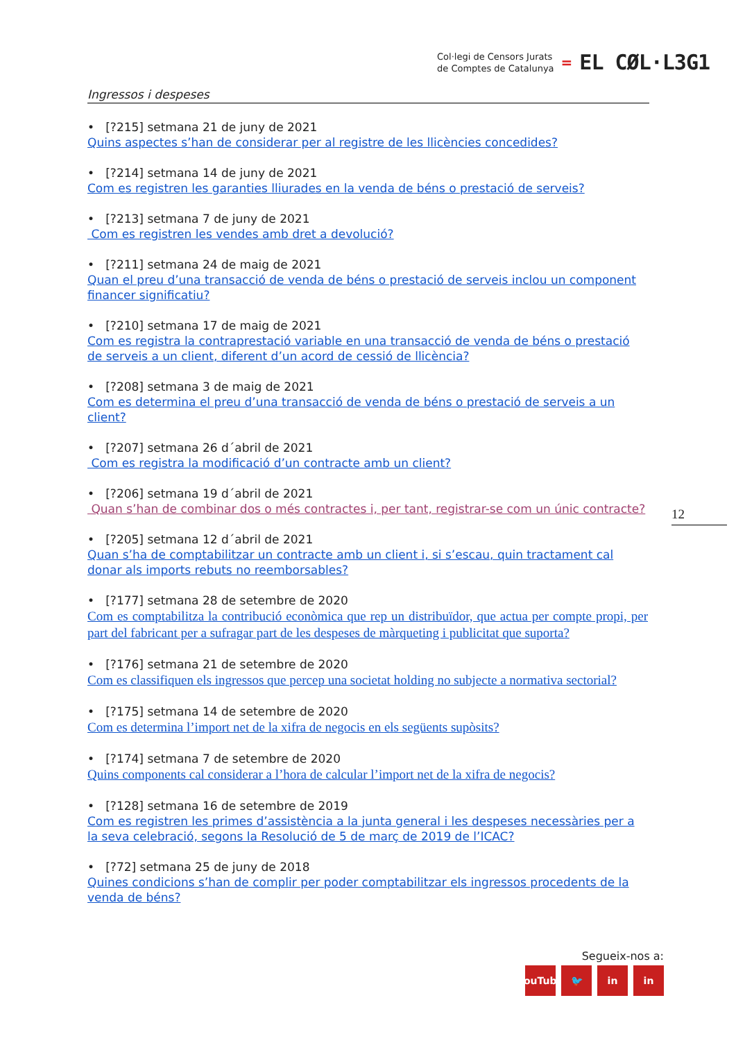Col·legi de Censors Jurats
de Comptes de Catalunya
=
EL CØL·L3G1
Ingressos i despeses
• [?215] setmana 21 de juny de 2021
Quins aspectes s’han de considerar per al registre de les llicències concedides?
• [?214] setmana 14 de juny de 2021
Com es registren les garanties lliurades en la venda de béns o prestació de serveis?
• [?213] setmana 7 de juny de 2021
Com es registren les vendes amb dret a devolució?
• [?211] setmana 24 de maig de 2021
Quan el preu d’una transacció de venda de béns o prestació de serveis inclou un component financer significatiu?
• [?210] setmana 17 de maig de 2021
Com es registra la contraprestació variable en una transacció de venda de béns o prestació de serveis a un client, diferent d’un acord de cessió de llicència?
• [?208] setmana 3 de maig de 2021
Com es determina el preu d’una transacció de venda de béns o prestació de serveis a un client?
• [?207] setmana 26 d´abril de 2021
Com es registra la modificació d’un contracte amb un client?
• [?206] setmana 19 d´abril de 2021
Quan s’han de combinar dos o més contractes i, per tant, registrar-se com un únic contracte?
• [?205] setmana 12 d´abril de 2021
Quan s’ha de comptabilitzar un contracte amb un client i, si s’escau, quin tractament cal donar als imports rebuts no reemborsables?
• [?177] setmana 28 de setembre de 2020
Com es comptabilitza la contribució econòmica que rep un distribuïdor, que actua per compte propi, per part del fabricant per a sufragar part de les despeses de màrqueting i publicitat que suporta?
• [?176] setmana 21 de setembre de 2020
Com es classifiquen els ingressos que percep una societat holding no subjecte a normativa sectorial?
• [?175] setmana 14 de setembre de 2020
Com es determina l’import net de la xifra de negocis en els següents supòsits?
• [?174] setmana 7 de setembre de 2020
Quins components cal considerar a l’hora de calcular l’import net de la xifra de negocis?
• [?128] setmana 16 de setembre de 2019
Com es registren les primes d’assistència a la junta general i les despeses necessàries per a la seva celebració, segons la Resolució de 5 de març de 2019 de l’ICAC?
• [?72] setmana 25 de juny de 2018
Quines condicions s’han de complir per poder comptabilitzar els ingressos procedents de la venda de béns?
12
Segueix-nos a:
YouTube 🐦 in in